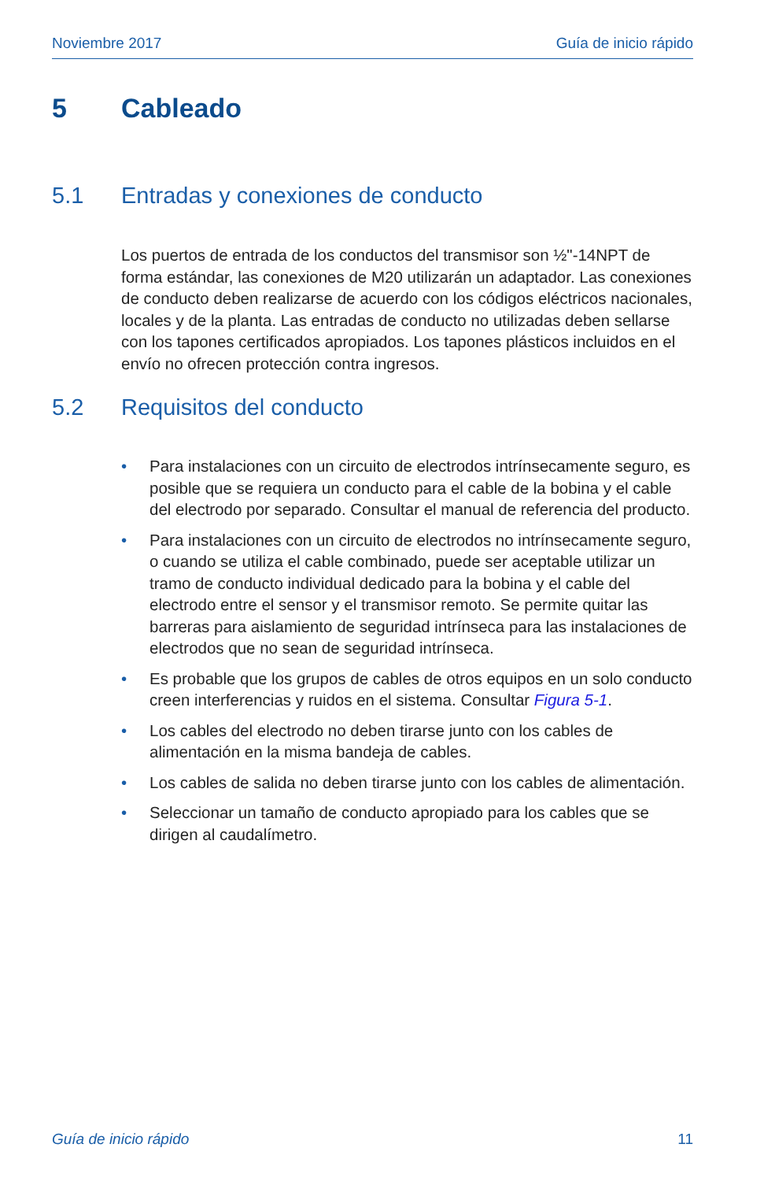Noviembre 2017 Guía de inicio rápido
5 Cableado
5.1 Entradas y conexiones de conducto
Los puertos de entrada de los conductos del transmisor son ½"-14NPT de forma estándar, las conexiones de M20 utilizarán un adaptador. Las conexiones de conducto deben realizarse de acuerdo con los códigos eléctricos nacionales, locales y de la planta. Las entradas de conducto no utilizadas deben sellarse con los tapones certificados apropiados. Los tapones plásticos incluidos en el envío no ofrecen protección contra ingresos.
5.2 Requisitos del conducto
• Para instalaciones con un circuito de electrodos intrínsecamente seguro, es posible que se requiera un conducto para el cable de la bobina y el cable del electrodo por separado. Consultar el manual de referencia del producto.
• Para instalaciones con un circuito de electrodos no intrínsecamente seguro, o cuando se utiliza el cable combinado, puede ser aceptable utilizar un tramo de conducto individual dedicado para la bobina y el cable del electrodo entre el sensor y el transmisor remoto. Se permite quitar las barreras para aislamiento de seguridad intrínseca para las instalaciones de electrodos que no sean de seguridad intrínseca.
• Es probable que los grupos de cables de otros equipos en un solo conducto creen interferencias y ruidos en el sistema. Consultar Figura 5-1.
• Los cables del electrodo no deben tirarse junto con los cables de alimentación en la misma bandeja de cables.
• Los cables de salida no deben tirarse junto con los cables de alimentación.
• Seleccionar un tamaño de conducto apropiado para los cables que se dirigen al caudalímetro.
Guía de inicio rápido 11